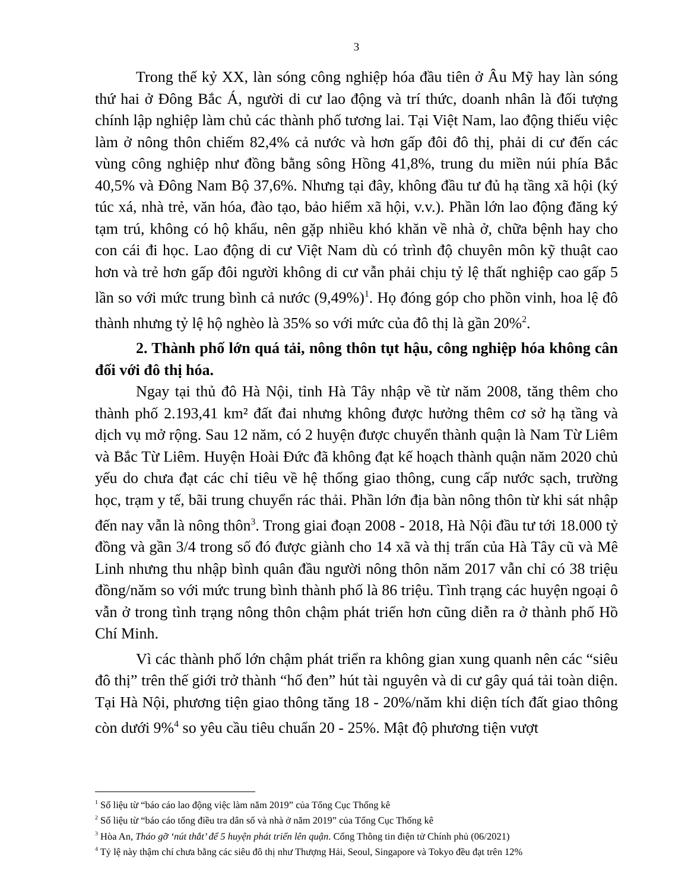3
Trong thế kỷ XX, làn sóng công nghiệp hóa đầu tiên ở Âu Mỹ hay làn sóng thứ hai ở Đông Bắc Á, người di cư lao động và trí thức, doanh nhân là đối tượng chính lập nghiệp làm chủ các thành phố tương lai. Tại Việt Nam, lao động thiếu việc làm ở nông thôn chiếm 82,4% cả nước và hơn gấp đôi đô thị, phải di cư đến các vùng công nghiệp như đồng bằng sông Hồng 41,8%, trung du miền núi phía Bắc 40,5% và Đông Nam Bộ 37,6%. Nhưng tại đây, không đầu tư đủ hạ tầng xã hội (ký túc xá, nhà trẻ, văn hóa, đào tạo, bảo hiểm xã hội, v.v.). Phần lớn lao động đăng ký tạm trú, không có hộ khẩu, nên gặp nhiều khó khăn về nhà ở, chữa bệnh hay cho con cái đi học. Lao động di cư Việt Nam dù có trình độ chuyên môn kỹ thuật cao hơn và trẻ hơn gấp đôi người không di cư vẫn phải chịu tỷ lệ thất nghiệp cao gấp 5 lần so với mức trung bình cả nước (9,49%)<sup>1</sup>. Họ đóng góp cho phồn vinh, hoa lệ đô thành nhưng tỷ lệ hộ nghèo là 35% so với mức của đô thị là gần 20%<sup>2</sup>.
2. Thành phố lớn quá tải, nông thôn tụt hậu, công nghiệp hóa không cân đối với đô thị hóa.
Ngay tại thủ đô Hà Nội, tỉnh Hà Tây nhập về từ năm 2008, tăng thêm cho thành phố 2.193,41 km² đất đai nhưng không được hưởng thêm cơ sở hạ tầng và dịch vụ mở rộng. Sau 12 năm, có 2 huyện được chuyển thành quận là Nam Từ Liêm và Bắc Từ Liêm. Huyện Hoài Đức đã không đạt kế hoạch thành quận năm 2020 chủ yếu do chưa đạt các chỉ tiêu về hệ thống giao thông, cung cấp nước sạch, trường học, trạm y tế, bãi trung chuyển rác thải. Phần lớn địa bàn nông thôn từ khi sát nhập đến nay vẫn là nông thôn<sup>3</sup>. Trong giai đoạn 2008 - 2018, Hà Nội đầu tư tới 18.000 tỷ đồng và gần 3/4 trong số đó được giành cho 14 xã và thị trấn của Hà Tây cũ và Mê Linh nhưng thu nhập bình quân đầu người nông thôn năm 2017 vẫn chỉ có 38 triệu đồng/năm so với mức trung bình thành phố là 86 triệu. Tình trạng các huyện ngoại ô vẫn ở trong tình trạng nông thôn chậm phát triển hơn cũng diễn ra ở thành phố Hồ Chí Minh.
Vì các thành phố lớn chậm phát triển ra không gian xung quanh nên các “siêu đô thị” trên thế giới trở thành “hố đen” hút tài nguyên và di cư gây quá tải toàn diện. Tại Hà Nội, phương tiện giao thông tăng 18 - 20%/năm khi diện tích đất giao thông còn dưới 9%<sup>4</sup> so yêu cầu tiêu chuẩn 20 - 25%. Mật độ phương tiện vượt
<sup>1</sup> Số liệu từ “báo cáo lao động việc làm năm 2019” của Tổng Cục Thống kê
<sup>2</sup> Số liệu từ “báo cáo tổng điều tra dân số và nhà ở năm 2019” của Tổng Cục Thống kê
<sup>3</sup> Hòa An, Tháo gỡ ‘nút thắt’ để 5 huyện phát triển lên quận. Cổng Thông tin điện tử Chính phủ (06/2021)
<sup>4</sup> Tỷ lệ này thậm chí chưa bằng các siêu đô thị như Thượng Hải, Seoul, Singapore và Tokyo đều đạt trên 12%